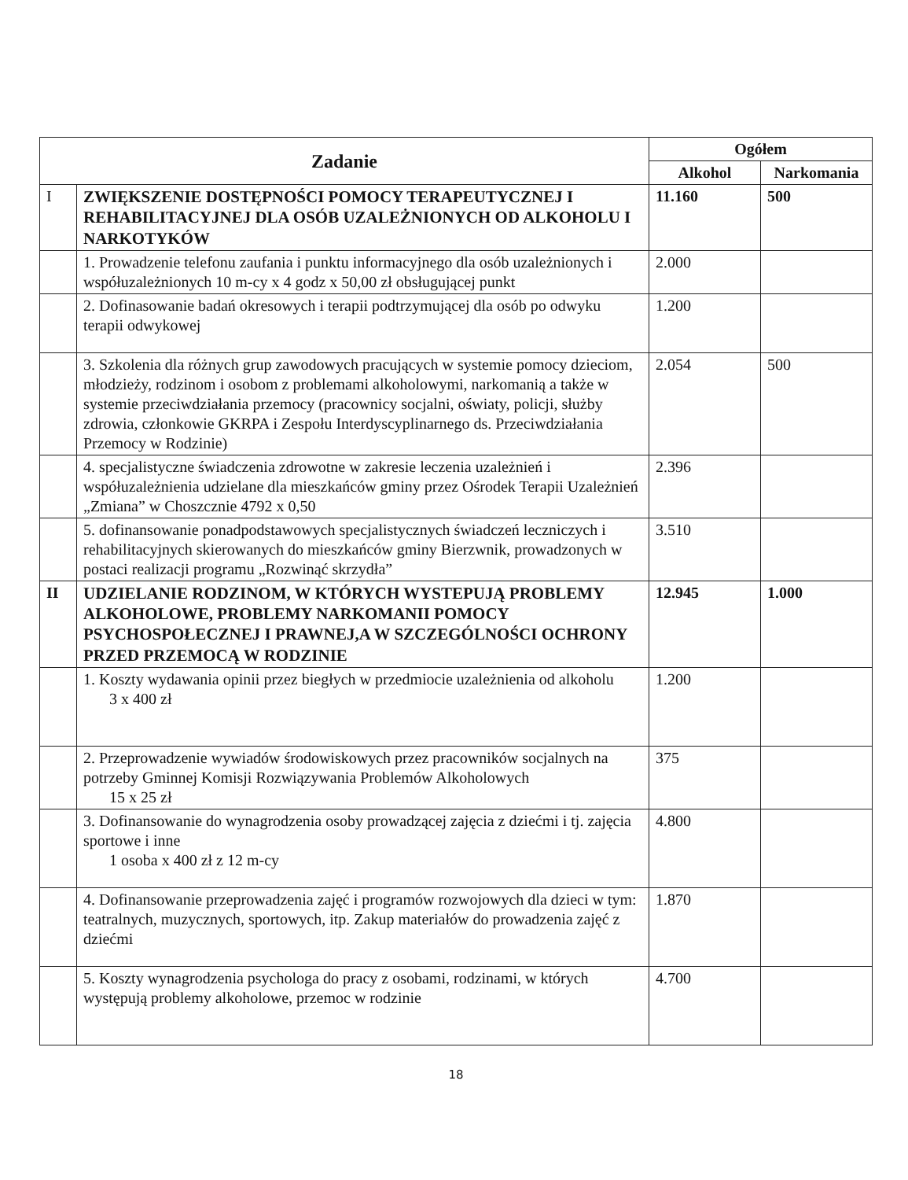| Zadanie | | Ogółem | |
| --- | --- | --- | --- |
| | | Alkohol | Narkomania |
| I | ZWIĘKSZENIE DOSTĘPNOŚCI POMOCY TERAPEUTYCZNEJ I REHABILITACYJNEJ DLA OSÓB UZALEŻNIONYCH OD ALKOHOLU I NARKOTYKÓW | 11.160 | 500 |
| | 1. Prowadzenie telefonu zaufania i punktu informacyjnego dla osób uzależnionych i współuzależnionych 10 m-cy x 4 godz x 50,00 zł obsługującej punkt | 2.000 | |
| | 2. Dofinasowanie badań okresowych i terapii podtrzymującej dla osób po odwyku terapii odwykowej | 1.200 | |
| | 3. Szkolenia dla różnych grup zawodowych pracujących w systemie pomocy dzieciom, młodzieży, rodzinom i osobom z problemami alkoholowymi, narkomanią a także w systemie przeciwdziałania przemocy (pracownicy socjalni, oświaty, policji, służby zdrowia, członkowie GKRPA i Zespołu Interdyscyplinarnego ds. Przeciwdziałania Przemocy w Rodzinie) | 2.054 | 500 |
| | 4. specjalistyczne świadczenia zdrowotne w zakresie leczenia uzależnień i współuzależnienia udzielane dla mieszkańców gminy przez Ośrodek Terapii Uzależnień „Zmiana” w Choszcznie 4792 x 0,50 | 2.396 | |
| | 5. dofinansowanie ponadpodstawowych specjalistycznych świadczeń leczniczych i rehabilitacyjnych skierowanych do mieszkańców gminy Bierzwnik, prowadzonych w postaci realizacji programu „Rozwinąć skrzydła” | 3.510 | |
| II | UDZIELANIE RODZINOM, W KTÓRYCH WYSTEPUJĄ PROBLEMY ALKOHOLOWE, PROBLEMY NARKOMANII POMOCY PSYCHOSPOŁECZNEJ I PRAWNEJ,A W SZCZEGÓLNOŚCI OCHRONY PRZED PRZEMOCĄ W RODZINIE | 12.945 | 1.000 |
| | 1. Koszty wydawania opinii przez biegłych w przedmiocie uzależnienia od alkoholu 3 x 400 zł | 1.200 | |
| | 2. Przeprowadzenie wywiadów środowiskowych przez pracowników socjalnych na potrzeby Gminnej Komisji Rozwiązywania Problemów Alkoholowych 15 x 25 zł | 375 | |
| | 3. Dofinansowanie do wynagrodzenia osoby prowadzącej zajęcia z dziećmi i tj. zajęcia sportowe i inne 1 osoba x 400 zł z 12 m-cy | 4.800 | |
| | 4. Dofinansowanie przeprowadzenia zajęć i programów rozwojowych dla dzieci w tym: teatralnych, muzycznych, sportowych, itp. Zakup materiałów do prowadzenia zajęć z dziećmi | 1.870 | |
| | 5. Koszty wynagrodzenia psychologa do pracy z osobami, rodzinami, w których występują problemy alkoholowe, przemoc w rodzinie | 4.700 | |
18